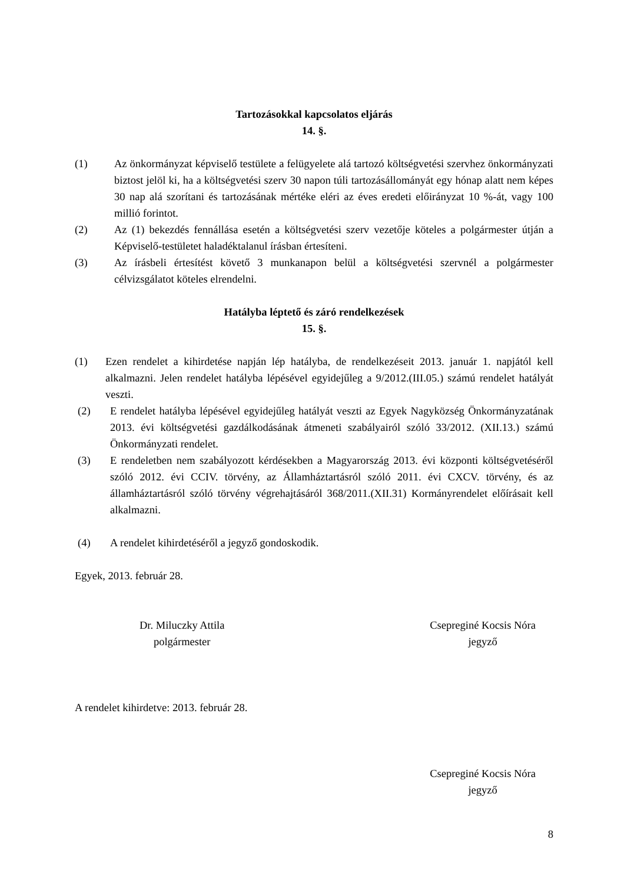Tartozásokkal kapcsolatos eljárás
14. §.
(1) Az önkormányzat képviselő testülete a felügyelete alá tartozó költségvetési szervhez önkormányzati biztost jelöl ki, ha a költségvetési szerv 30 napon túli tartozásállományát egy hónap alatt nem képes 30 nap alá szorítani és tartozásának mértéke eléri az éves eredeti előirányzat 10 %-át, vagy 100 millió forintot.
(2) Az (1) bekezdés fennállása esetén a költségvetési szerv vezetője köteles a polgármester útján a Képviselő-testületet haladéktalanul írásban értesíteni.
(3) Az írásbeli értesítést követő 3 munkanapon belül a költségvetési szervnél a polgármester célvizsgálatot köteles elrendelni.
Hatályba léptető és záró rendelkezések
15. §.
(1) Ezen rendelet a kihirdetése napján lép hatályba, de rendelkezéseit 2013. január 1. napjától kell alkalmazni. Jelen rendelet hatályba lépésével egyidejűleg a 9/2012.(III.05.) számú rendelet hatályát veszti.
(2) E rendelet hatályba lépésével egyidejűleg hatályát veszti az Egyek Nagyközség Önkormányzatának 2013. évi költségvetési gazdálkodásának átmeneti szabályairól szóló 33/2012. (XII.13.) számú Önkormányzati rendelet.
(3) E rendeletben nem szabályozott kérdésekben a Magyarország 2013. évi központi költségvetéséről szóló 2012. évi CCIV. törvény, az Államháztartásról szóló 2011. évi CXCV. törvény, és az államháztartásról szóló törvény végrehajtásáról 368/2011.(XII.31) Kormányrendelet előírásait kell alkalmazni.
(4) A rendelet kihirdetéséről a jegyző gondoskodik.
Egyek, 2013. február 28.
Dr. Miluczky Attila
polgármester
Csepreginé Kocsis Nóra
jegyző
A rendelet kihirdetve: 2013. február 28.
Csepreginé Kocsis Nóra
jegyző
8